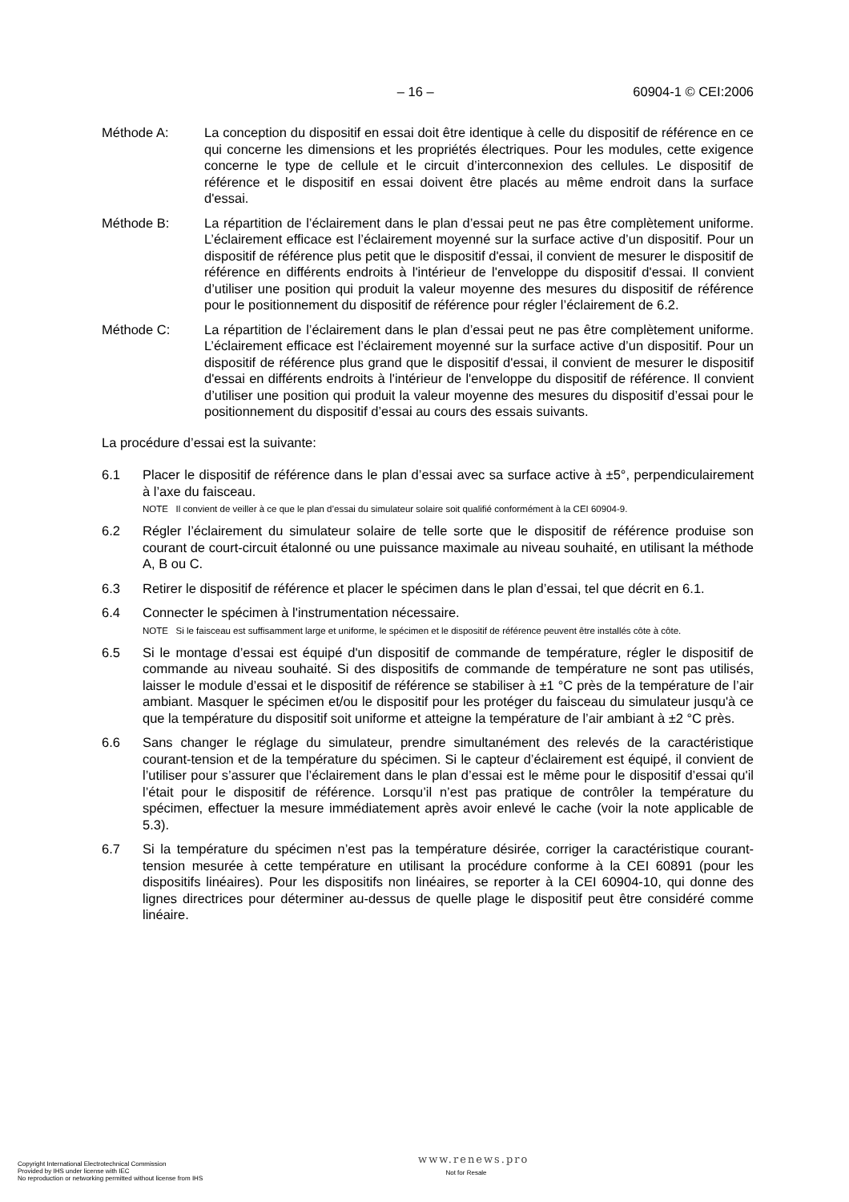– 16 – 60904-1 © CEI:2006
Méthode A: La conception du dispositif en essai doit être identique à celle du dispositif de référence en ce qui concerne les dimensions et les propriétés électriques. Pour les modules, cette exigence concerne le type de cellule et le circuit d’interconnexion des cellules. Le dispositif de référence et le dispositif en essai doivent être placés au même endroit dans la surface d'essai.
Méthode B: La répartition de l’éclairement dans le plan d’essai peut ne pas être complètement uniforme. L’éclairement efficace est l’éclairement moyenné sur la surface active d’un dispositif. Pour un dispositif de référence plus petit que le dispositif d'essai, il convient de mesurer le dispositif de référence en différents endroits à l'intérieur de l'enveloppe du dispositif d'essai. Il convient d’utiliser une position qui produit la valeur moyenne des mesures du dispositif de référence pour le positionnement du dispositif de référence pour régler l’éclairement de 6.2.
Méthode C: La répartition de l’éclairement dans le plan d’essai peut ne pas être complètement uniforme. L’éclairement efficace est l’éclairement moyenné sur la surface active d’un dispositif. Pour un dispositif de référence plus grand que le dispositif d'essai, il convient de mesurer le dispositif d'essai en différents endroits à l'intérieur de l'enveloppe du dispositif de référence. Il convient d’utiliser une position qui produit la valeur moyenne des mesures du dispositif d’essai pour le positionnement du dispositif d’essai au cours des essais suivants.
La procédure d’essai est la suivante:
6.1 Placer le dispositif de référence dans le plan d’essai avec sa surface active à ±5°, perpendiculairement à l’axe du faisceau.
NOTE Il convient de veiller à ce que le plan d’essai du simulateur solaire soit qualifié conformément à la CEI 60904-9.
6.2 Régler l’éclairement du simulateur solaire de telle sorte que le dispositif de référence produise son courant de court-circuit étalonné ou une puissance maximale au niveau souhaité, en utilisant la méthode A, B ou C.
6.3 Retirer le dispositif de référence et placer le spécimen dans le plan d’essai, tel que décrit en 6.1.
6.4 Connecter le spécimen à l'instrumentation nécessaire.
NOTE Si le faisceau est suffisamment large et uniforme, le spécimen et le dispositif de référence peuvent être installés côte à côte.
6.5 Si le montage d’essai est équipé d'un dispositif de commande de température, régler le dispositif de commande au niveau souhaité. Si des dispositifs de commande de température ne sont pas utilisés, laisser le module d’essai et le dispositif de référence se stabiliser à ±1 °C près de la température de l’air ambiant. Masquer le spécimen et/ou le dispositif pour les protéger du faisceau du simulateur jusqu'à ce que la température du dispositif soit uniforme et atteigne la température de l’air ambiant à ±2 °C près.
6.6 Sans changer le réglage du simulateur, prendre simultanément des relevés de la caractéristique courant-tension et de la température du spécimen. Si le capteur d’éclairement est équipé, il convient de l’utiliser pour s’assurer que l’éclairement dans le plan d’essai est le même pour le dispositif d’essai qu'il l’était pour le dispositif de référence. Lorsqu’il n’est pas pratique de contrôler la température du spécimen, effectuer la mesure immédiatement après avoir enlevé le cache (voir la note applicable de 5.3).
6.7 Si la température du spécimen n’est pas la température désirée, corriger la caractéristique courant-tension mesurée à cette température en utilisant la procédure conforme à la CEI 60891 (pour les dispositifs linéaires). Pour les dispositifs non linéaires, se reporter à la CEI 60904-10, qui donne des lignes directrices pour déterminer au-dessus de quelle plage le dispositif peut être considéré comme linéaire.
Copyright International Electrotechnical Commission
Provided by IHS under license with IEC
No reproduction or networking permitted without license from IHS
www.renews.pro
Not for Resale